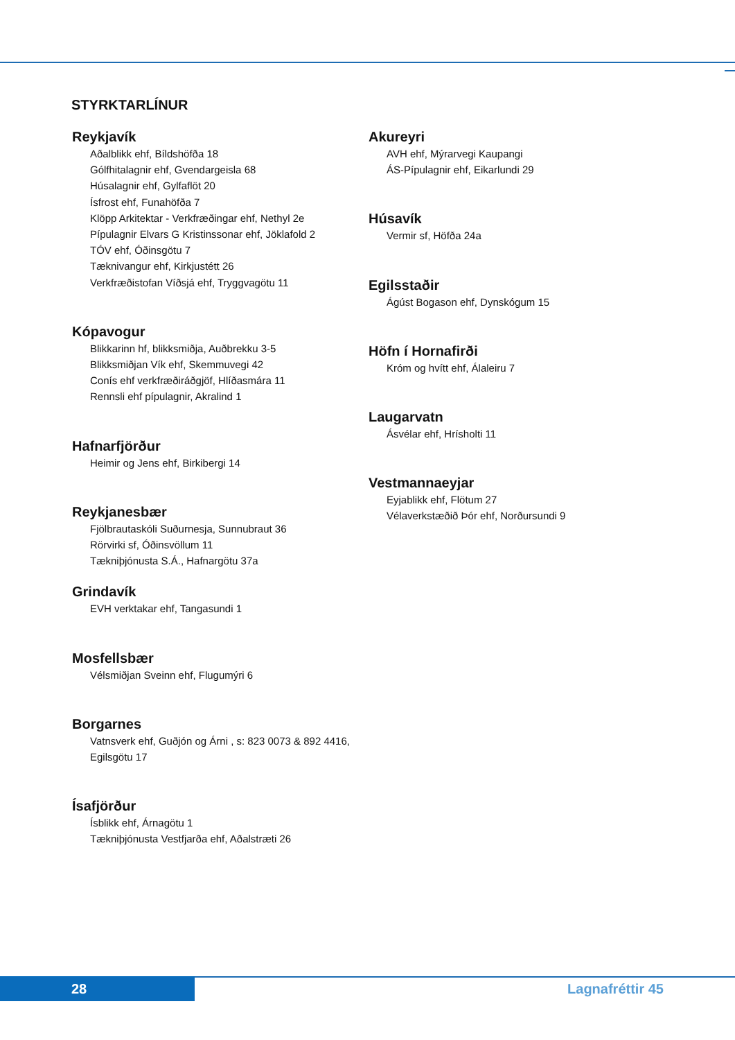STYRKTARLÍNUR
Reykjavík
Aðalblikk ehf, Bíldshöfða 18
Gólfhitalagnir ehf, Gvendargeisla 68
Húsalagnir ehf, Gylfaflöt 20
Ísfrost ehf, Funahöfða 7
Klöpp Arkitektar - Verkfræðingar ehf, Nethyl 2e
Pípulagnir Elvars G Kristinssonar ehf, Jöklafold 2
TÓV ehf, Óðinsgötu 7
Tæknivangur ehf, Kirkjustétt 26
Verkfræðistofan Víðsjá ehf, Tryggvagötu 11
Kópavogur
Blikkarinn hf, blikksmiðja, Auðbrekku 3-5
Blikksmiðjan Vík ehf, Skemmuvegi 42
Conís ehf verkfræðiráðgjöf, Hlíðasmára 11
Rennsli ehf pípulagnir, Akralind 1
Hafnarfjörður
Heimir og Jens ehf, Birkibergi 14
Reykjanesbær
Fjölbrautaskóli Suðurnesja, Sunnubraut 36
Rörvirki sf, Óðinsvöllum 11
Tækniþjónusta S.Á., Hafnargötu 37a
Grindavík
EVH verktakar ehf, Tangasundi 1
Mosfellsbær
Vélsmiðjan Sveinn ehf, Flugumýri 6
Borgarnes
Vatnsverk ehf, Guðjón og Árni , s: 823 0073 & 892 4416,
Egilsgötu 17
Ísafjörður
Ísblikk ehf, Árnagötu 1
Tækniþjónusta Vestfjarða ehf, Aðalstræti 26
Akureyri
AVH ehf, Mýrarvegi Kaupangi
ÁS-Pípulagnir ehf, Eikarlundi 29
Húsavík
Vermir sf, Höfða 24a
Egilsstaðir
Ágúst Bogason ehf, Dynskógum 15
Höfn í Hornafirði
Króm og hvítt ehf, Álaleiru 7
Laugarvatn
Ásvélar ehf, Hrísholti 11
Vestmannaeyjar
Eyjablikk ehf, Flötum 27
Vélaverkstæðið Þór ehf, Norðursundi 9
28 Lagnafréttir 45